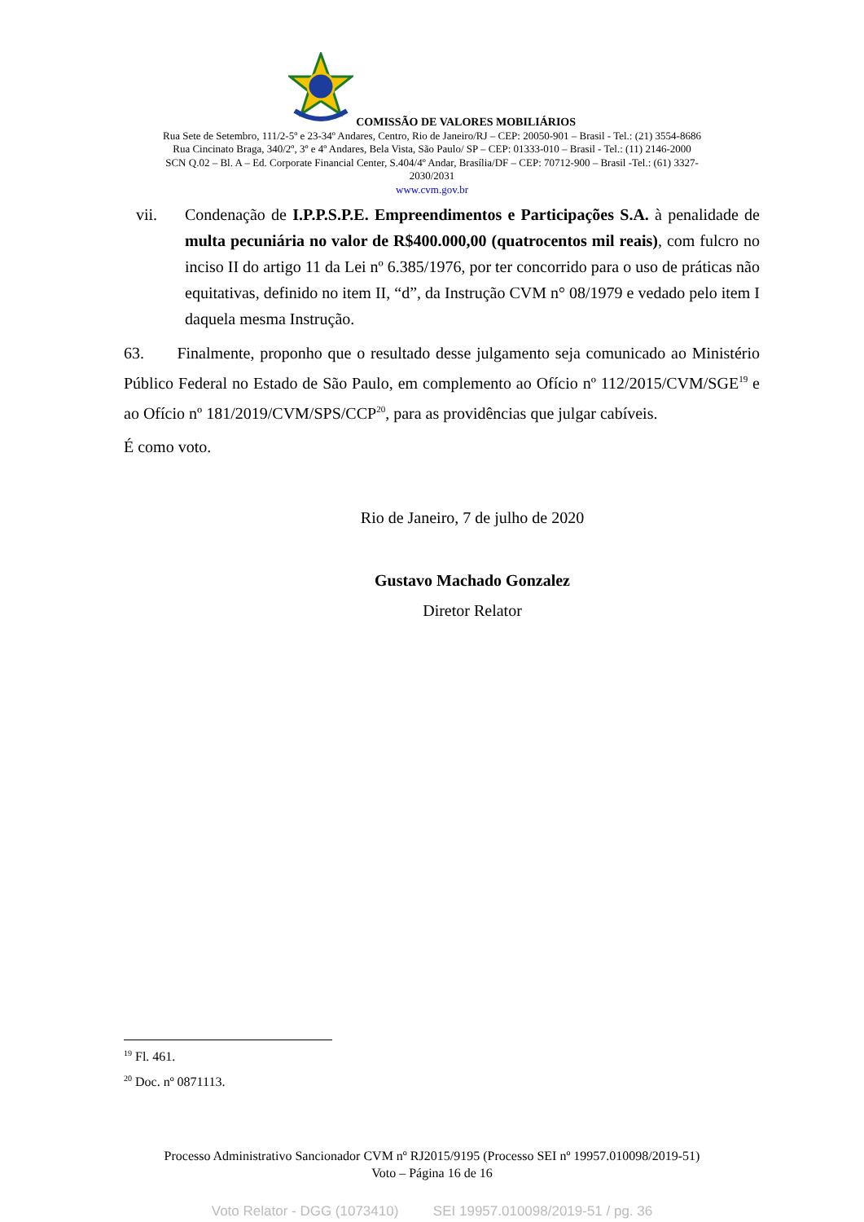COMISSÃO DE VALORES MOBILIÁRIOS
Rua Sete de Setembro, 111/2-5º e 23-34º Andares, Centro, Rio de Janeiro/RJ – CEP: 20050-901 – Brasil - Tel.: (21) 3554-8686
Rua Cincinato Braga, 340/2º, 3º e 4º Andares, Bela Vista, São Paulo/ SP – CEP: 01333-010 – Brasil - Tel.: (11) 2146-2000
SCN Q.02 – Bl. A – Ed. Corporate Financial Center, S.404/4º Andar, Brasília/DF – CEP: 70712-900 – Brasil -Tel.: (61) 3327-
2030/2031
www.cvm.gov.br
vii. Condenação de I.P.P.S.P.E. Empreendimentos e Participações S.A. à penalidade de multa pecuniária no valor de R$400.000,00 (quatrocentos mil reais), com fulcro no inciso II do artigo 11 da Lei nº 6.385/1976, por ter concorrido para o uso de práticas não equitativas, definido no item II, “d”, da Instrução CVM n° 08/1979 e vedado pelo item I daquela mesma Instrução.
63. Finalmente, proponho que o resultado desse julgamento seja comunicado ao Ministério Público Federal no Estado de São Paulo, em complemento ao Ofício nº 112/2015/CVM/SGE<sup>19</sup> e ao Ofício nº 181/2019/CVM/SPS/CCP<sup>20</sup>, para as providências que julgar cabíveis.
É como voto.
Rio de Janeiro, 7 de julho de 2020
Gustavo Machado Gonzalez
Diretor Relator
<sup>19</sup> Fl. 461.
<sup>20</sup> Doc. nº 0871113.
Processo Administrativo Sancionador CVM nº RJ2015/9195 (Processo SEI nº 19957.010098/2019-51)
Voto – Página 16 de 16
Voto Relator - DGG (1073410) SEI 19957.010098/2019-51 / pg. 36